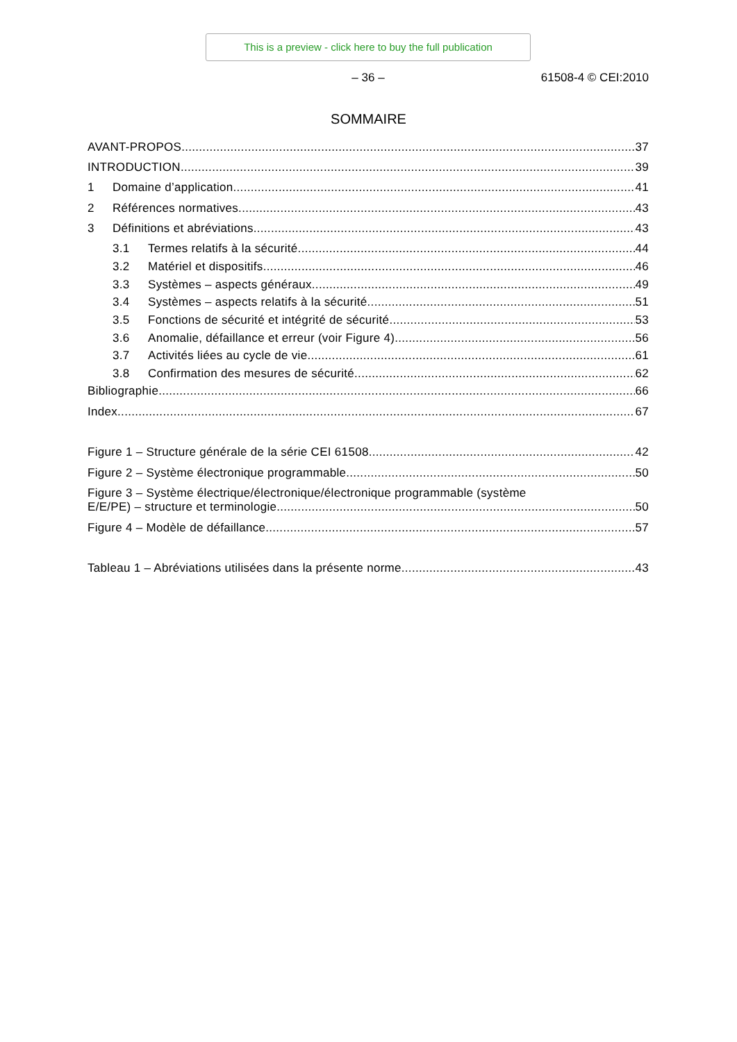This is a preview - click here to buy the full publication
– 36 – 61508-4 © CEI:2010
SOMMAIRE
AVANT-PROPOS 37
INTRODUCTION 39
1 Domaine d’application 41
2 Références normatives 43
3 Définitions et abréviations 43
3.1 Termes relatifs à la sécurité 44
3.2 Matériel et dispositifs 46
3.3 Systèmes – aspects généraux 49
3.4 Systèmes – aspects relatifs à la sécurité 51
3.5 Fonctions de sécurité et intégrité de sécurité 53
3.6 Anomalie, défaillance et erreur (voir Figure 4) 56
3.7 Activités liées au cycle de vie 61
3.8 Confirmation des mesures de sécurité 62
Bibliographie 66
Index 67
Figure 1 – Structure générale de la série CEI 61508 42
Figure 2 – Système électronique programmable 50
Figure 3 – Système électrique/électronique/électronique programmable (système
E/E/PE) – structure et terminologie 50
Figure 4 – Modèle de défaillance 57
Tableau 1 – Abréviations utilisées dans la présente norme 43